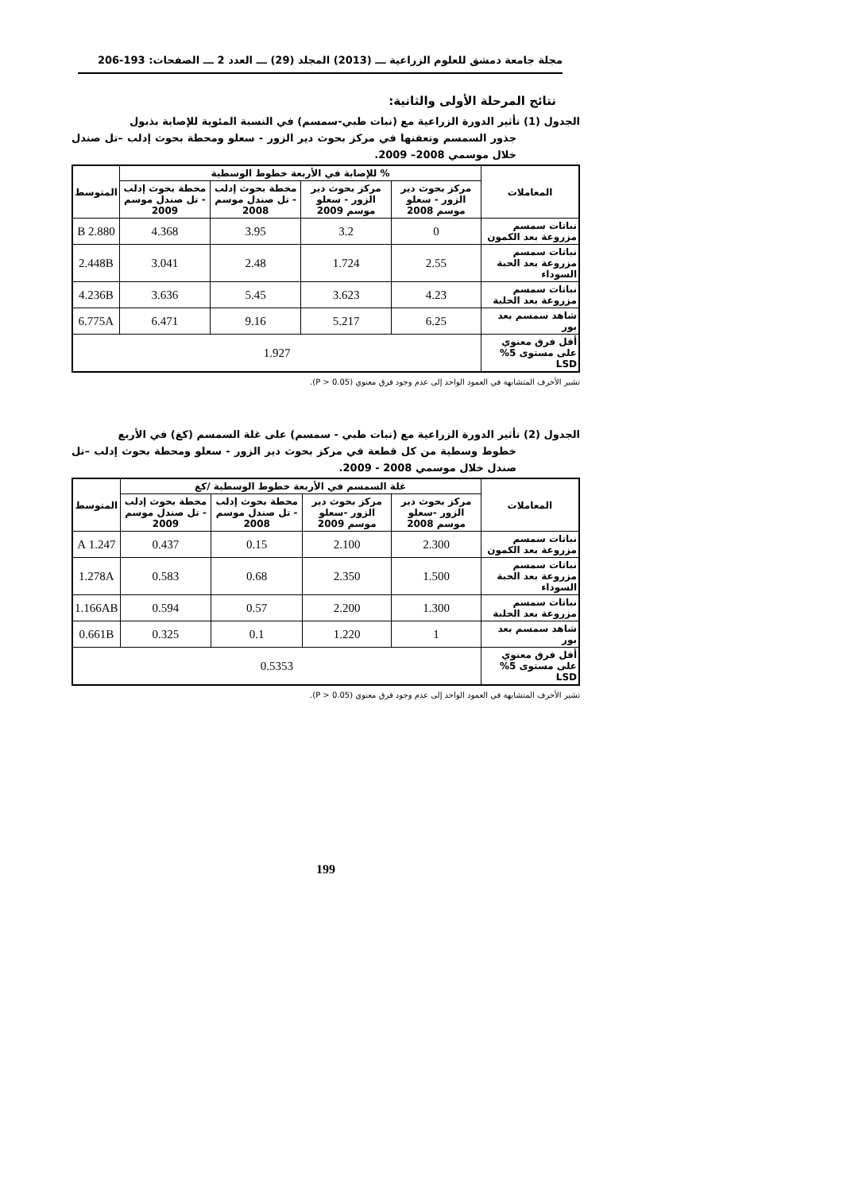مجلة جامعة دمشق للعلوم الزراعية ـــ (2013) المجلد (29) ـــ العدد 2 ـــ الصفحات: 193-206
نتائج المرحلة الأولى والثانية:
الجدول (1) تأثير الدورة الزراعية مع (نبات طبي-سمسم) في النسبة المئوية للإصابة بذبول
جذور السمسم وتعفنها في مركز بحوث دير الزور - سعلو ومحطة بحوث إدلب –تل صندل خلال موسمي 2008– 2009.
| المعاملات | % للإصابة في الأربعة خطوط الوسطية | | | | المتوسط |
| --- | --- | --- | --- | --- | --- |
| | مركز بحوث دير الزور - سعلو موسم 2008 | مركز بحوث دير الزور - سعلو موسم 2009 | محطة بحوث إدلب - تل صندل موسم 2008 | محطة بحوث إدلب - تل صندل موسم 2009 | |
| نباتات سمسم مزروعة بعد الكمون | 0 | 3.2 | 3.95 | 4.368 | 2.880 B |
| نباتات سمسم مزروعة بعد الحبة السوداء | 2.55 | 1.724 | 2.48 | 3.041 | 2.448B |
| نباتات سمسم مزروعة بعد الحلبة | 4.23 | 3.623 | 5.45 | 3.636 | 4.236B |
| شاهد سمسم بعد بور | 6.25 | 5.217 | 9.16 | 6.471 | 6.775A |
| أقل فرق معنوي على مستوى 5% LSD | 1.927 | | | | |
تشير الأحرف المتشابهة في العمود الواحد إلى عدم وجود فرق معنوي (P > 0.05).
الجدول (2) تأثير الدورة الزراعية مع (نبات طبي - سمسم) على غلة السمسم (كغ) في الأربع
خطوط وسطية من كل قطعة في مركز بحوث دير الزور - سعلو ومحطة بحوث إدلب –تل صندل خلال موسمي 2008 - 2009.
| المعاملات | غلة السمسم في الأربعة خطوط الوسطية /كغ | | | | المتوسط |
| --- | --- | --- | --- | --- | --- |
| | مركز بحوث دير الزور -سعلو موسم 2008 | مركز بحوث دير الزور -سعلو موسم 2009 | محطة بحوث إدلب - تل صندل موسم 2008 | محطة بحوث إدلب - تل صندل موسم 2009 | |
| نباتات سمسم مزروعة بعد الكمون | 2.300 | 2.100 | 0.15 | 0.437 | 1.247 A |
| نباتات سمسم مزروعة بعد الحبة السوداء | 1.500 | 2.350 | 0.68 | 0.583 | 1.278A |
| نباتات سمسم مزروعة بعد الحلبة | 1.300 | 2.200 | 0.57 | 0.594 | 1.166AB |
| شاهد سمسم بعد بور | 1 | 1.220 | 0.1 | 0.325 | 0.661B |
| أقل فرق معنوي على مستوى 5% LSD | 0.5353 | | | | |
تشير الأحرف المتشابهة في العمود الواحد إلى عدم وجود فرق معنوي (P > 0.05).
199